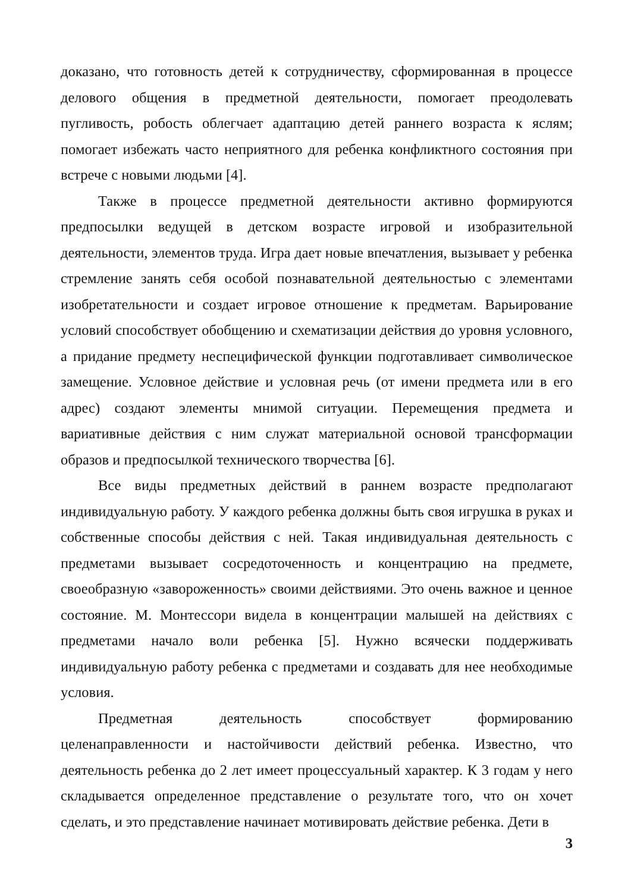доказано, что готовность детей к сотрудничеству, сформированная в процессе делового общения в предметной деятельности, помогает преодолевать пугливость, робость облегчает адаптацию детей раннего возраста к яслям; помогает избежать часто неприятного для ребенка конфликтного состояния при встрече с новыми людьми [4].
Также в процессе предметной деятельности активно формируются предпосылки ведущей в детском возрасте игровой и изобразительной деятельности, элементов труда. Игра дает новые впечатления, вызывает у ребенка стремление занять себя особой познавательной деятельностью с элементами изобретательности и создает игровое отношение к предметам. Варьирование условий способствует обобщению и схематизации действия до уровня условного, а придание предмету неспецифической функции подготавливает символическое замещение. Условное действие и условная речь (от имени предмета или в его адрес) создают элементы мнимой ситуации. Перемещения предмета и вариативные действия с ним служат материальной основой трансформации образов и предпосылкой технического творчества [6].
Все виды предметных действий в раннем возрасте предполагают индивидуальную работу. У каждого ребенка должны быть своя игрушка в руках и собственные способы действия с ней. Такая индивидуальная деятельность с предметами вызывает сосредоточенность и концентрацию на предмете, своеобразную «завороженность» своими действиями. Это очень важное и ценное состояние. М. Монтессори видела в концентрации малышей на действиях с предметами начало воли ребенка [5]. Нужно всячески поддерживать индивидуальную работу ребенка с предметами и создавать для нее необходимые условия.
Предметная деятельность способствует формированию целенаправленности и настойчивости действий ребенка. Известно, что деятельность ребенка до 2 лет имеет процессуальный характер. К 3 годам у него складывается определенное представление о результате того, что он хочет сделать, и это представление начинает мотивировать действие ребенка. Дети в
3